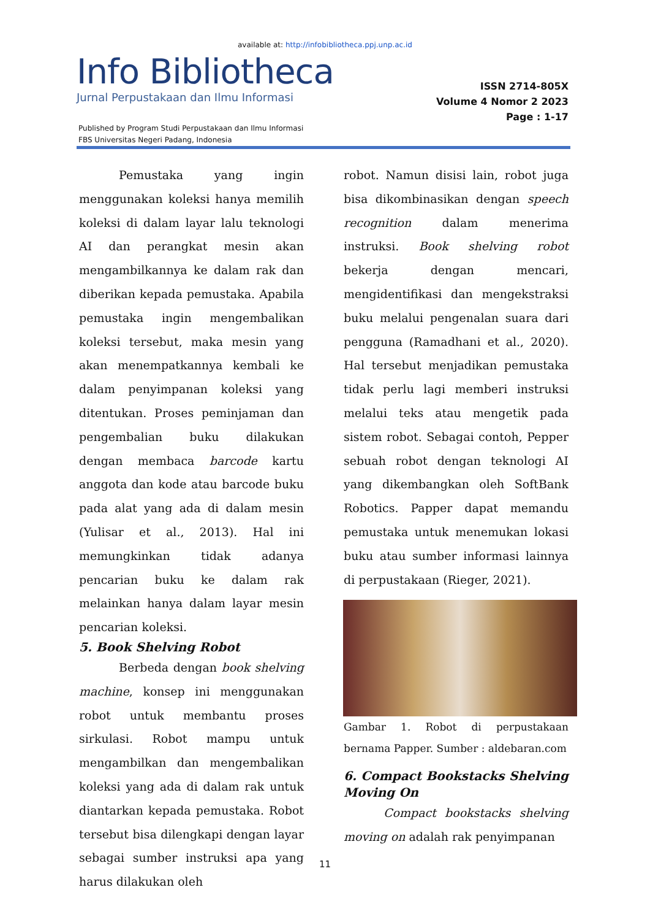available at: http://infobibliotheca.ppj.unp.ac.id
Info Bibliotheca
Jurnal Perpustakaan dan Ilmu Informasi
ISSN 2714-805X
Volume 4 Nomor 2 2023
Page : 1-17
Published by Program Studi Perpustakaan dan Ilmu Informasi
FBS Universitas Negeri Padang, Indonesia
Pemustaka yang ingin menggunakan koleksi hanya memilih koleksi di dalam layar lalu teknologi AI dan perangkat mesin akan mengambilkannya ke dalam rak dan diberikan kepada pemustaka. Apabila pemustaka ingin mengembalikan koleksi tersebut, maka mesin yang akan menempatkannya kembali ke dalam penyimpanan koleksi yang ditentukan. Proses peminjaman dan pengembalian buku dilakukan dengan membaca barcode kartu anggota dan kode atau barcode buku pada alat yang ada di dalam mesin (Yulisar et al., 2013). Hal ini memungkinkan tidak adanya pencarian buku ke dalam rak melainkan hanya dalam layar mesin pencarian koleksi.
5. Book Shelving Robot
Berbeda dengan book shelving machine, konsep ini menggunakan robot untuk membantu proses sirkulasi. Robot mampu untuk mengambilkan dan mengembalikan koleksi yang ada di dalam rak untuk diantarkan kepada pemustaka. Robot tersebut bisa dilengkapi dengan layar sebagai sumber instruksi apa yang harus dilakukan oleh
robot. Namun disisi lain, robot juga bisa dikombinasikan dengan speech recognition dalam menerima instruksi. Book shelving robot bekerja dengan mencari, mengidentifikasi dan mengekstraksi buku melalui pengenalan suara dari pengguna (Ramadhani et al., 2020). Hal tersebut menjadikan pemustaka tidak perlu lagi memberi instruksi melalui teks atau mengetik pada sistem robot. Sebagai contoh, Pepper sebuah robot dengan teknologi AI yang dikembangkan oleh SoftBank Robotics. Papper dapat memandu pemustaka untuk menemukan lokasi buku atau sumber informasi lainnya di perpustakaan (Rieger, 2021).
Gambar 1. Robot di perpustakaan bernama Papper. Sumber : aldebaran.com
6. Compact Bookstacks Shelving Moving On
Compact bookstacks shelving moving on adalah rak penyimpanan
11